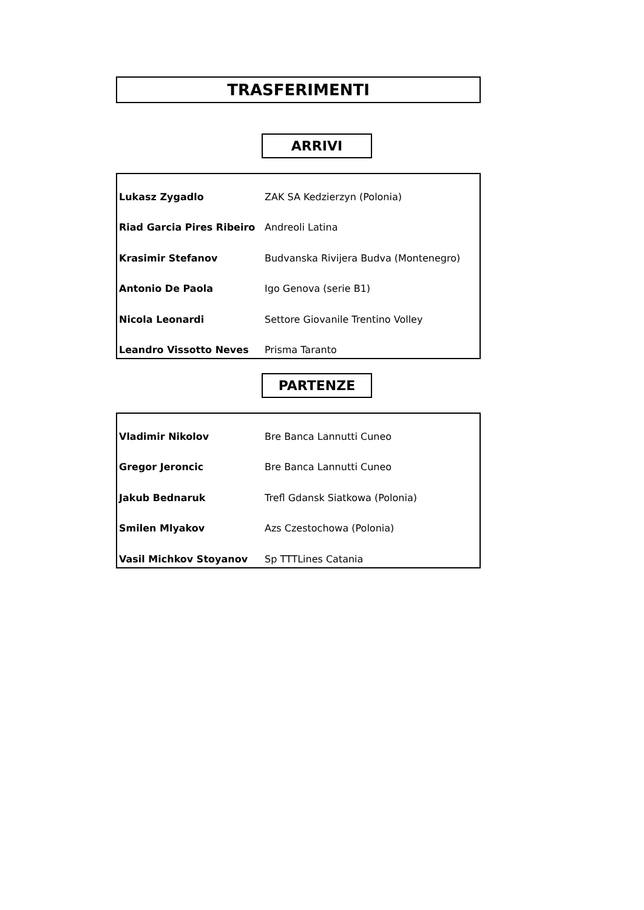TRASFERIMENTI
ARRIVI
| Lukasz Zygadlo | ZAK SA Kedzierzyn (Polonia) |
| Riad Garcia Pires Ribeiro | Andreoli Latina |
| Krasimir Stefanov | Budvanska Rivijera Budva (Montenegro) |
| Antonio De Paola | Igo Genova (serie B1) |
| Nicola Leonardi | Settore Giovanile Trentino Volley |
| Leandro Vissotto Neves | Prisma Taranto |
PARTENZE
| Vladimir Nikolov | Bre Banca Lannutti Cuneo |
| Gregor Jeroncic | Bre Banca Lannutti Cuneo |
| Jakub Bednaruk | Trefl Gdansk Siatkowa (Polonia) |
| Smilen Mlyakov | Azs Czestochowa (Polonia) |
| Vasil Michkov Stoyanov | Sp TTTLines Catania |